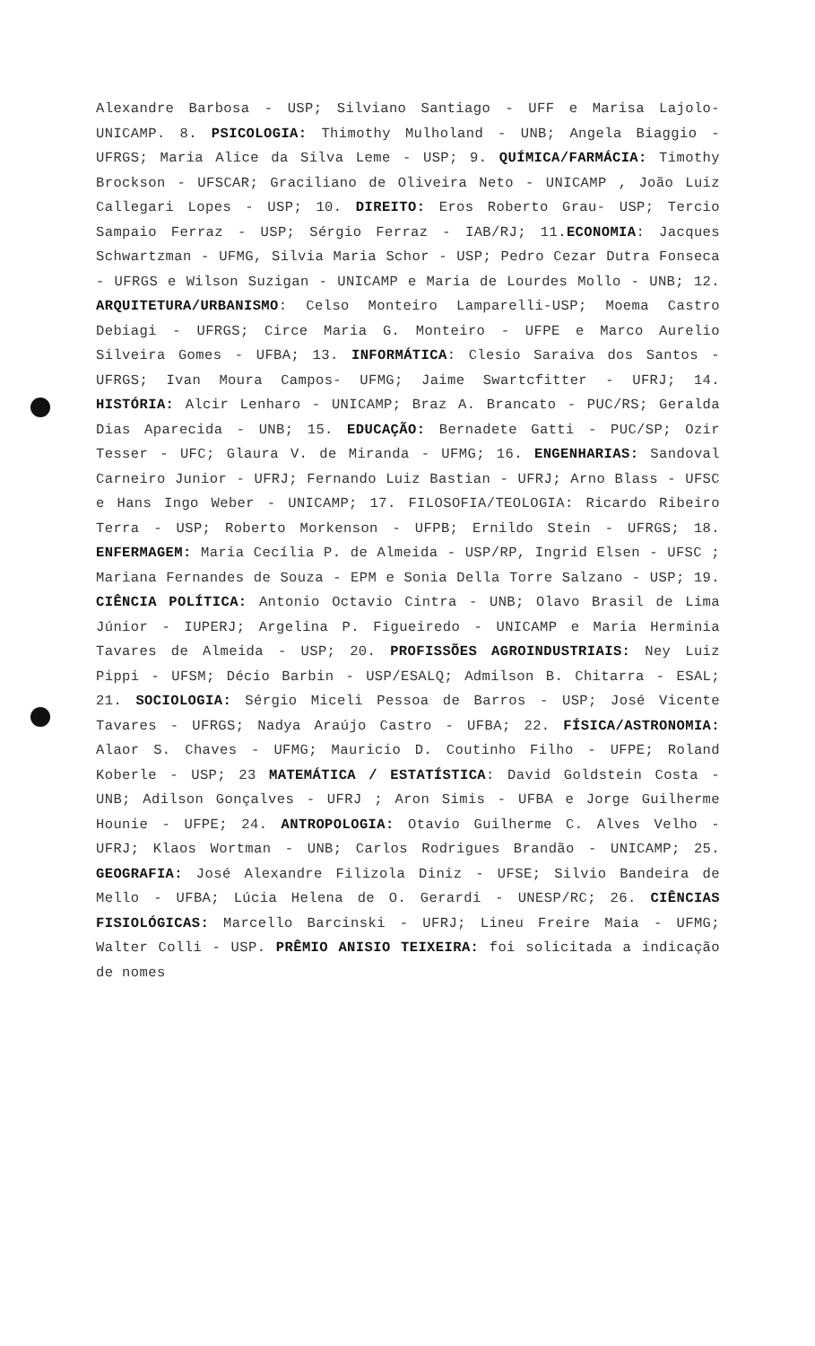Alexandre Barbosa - USP; Silviano Santiago - UFF e Marisa Lajolo- UNICAMP. 8. PSICOLOGIA: Thimothy Mulholand - UNB; Angela Biaggio -UFRGS; Maria Alice da Silva Leme - USP; 9. QUÍMICA/FARMÁCIA: Timothy Brockson - UFSCAR; Graciliano de Oliveira Neto - UNICAMP , João Luiz Callegari Lopes - USP; 10. DIREITO: Eros Roberto Grau- USP; Tercio Sampaio Ferraz - USP; Sérgio Ferraz - IAB/RJ; 11.ECONOMIA: Jacques Schwartzman - UFMG, Silvia Maria Schor - USP; Pedro Cezar Dutra Fonseca - UFRGS e Wilson Suzigan - UNICAMP e Maria de Lourdes Mollo - UNB; 12. ARQUITETURA/URBANISMO: Celso Monteiro Lamparelli-USP; Moema Castro Debiagi - UFRGS; Circe Maria G. Monteiro - UFPE e Marco Aurelio Silveira Gomes - UFBA; 13. INFORMÁTICA: Clesio Saraiva dos Santos - UFRGS; Ivan Moura Campos- UFMG; Jaime Swartcfitter - UFRJ; 14. HISTÓRIA: Alcir Lenharo - UNICAMP; Braz A. Brancato - PUC/RS; Geralda Dias Aparecida - UNB; 15. EDUCAÇÃO: Bernadete Gatti - PUC/SP; Ozir Tesser - UFC; Glaura V. de Miranda - UFMG; 16. ENGENHARIAS: Sandoval Carneiro Junior - UFRJ; Fernando Luiz Bastian - UFRJ; Arno Blass - UFSC e Hans Ingo Weber - UNICAMP; 17. FILOSOFIA/TEOLOGIA: Ricardo Ribeiro Terra - USP; Roberto Morkenson - UFPB; Ernildo Stein - UFRGS; 18. ENFERMAGEM: Maria Cecília P. de Almeida - USP/RP, Ingrid Elsen - UFSC ; Mariana Fernandes de Souza - EPM e Sonia Della Torre Salzano - USP; 19. CIÊNCIA POLÍTICA: Antonio Octavio Cintra - UNB; Olavo Brasil de Lima Júnior - IUPERJ; Argelina P. Figueiredo - UNICAMP e Maria Herminia Tavares de Almeida - USP; 20. PROFISSÕES AGROINDUSTRIAIS: Ney Luiz Pippi - UFSM; Décio Barbin - USP/ESALQ; Admilson B. Chitarra - ESAL; 21. SOCIOLOGIA: Sérgio Miceli Pessoa de Barros - USP; José Vicente Tavares - UFRGS; Nadya Araújo Castro - UFBA; 22. FÍSICA/ASTRONOMIA: Alaor S. Chaves - UFMG; Mauricio D. Coutinho Filho - UFPE; Roland Koberle - USP; 23 MATEMÁTICA / ESTATÍSTICA: David Goldstein Costa - UNB; Adilson Gonçalves - UFRJ ; Aron Simis - UFBA e Jorge Guilherme Hounie - UFPE; 24. ANTROPOLOGIA: Otavio Guilherme C. Alves Velho - UFRJ; Klaos Wortman - UNB; Carlos Rodrigues Brandão - UNICAMP; 25. GEOGRAFIA: José Alexandre Filizola Diniz - UFSE; Silvio Bandeira de Mello - UFBA; Lúcia Helena de O. Gerardi - UNESP/RC; 26. CIÊNCIAS FISIOLÓGICAS: Marcello Barcinski - UFRJ; Lineu Freire Maia - UFMG; Walter Colli - USP. PRÊMIO ANISIO TEIXEIRA: foi solicitada a indicação de nomes